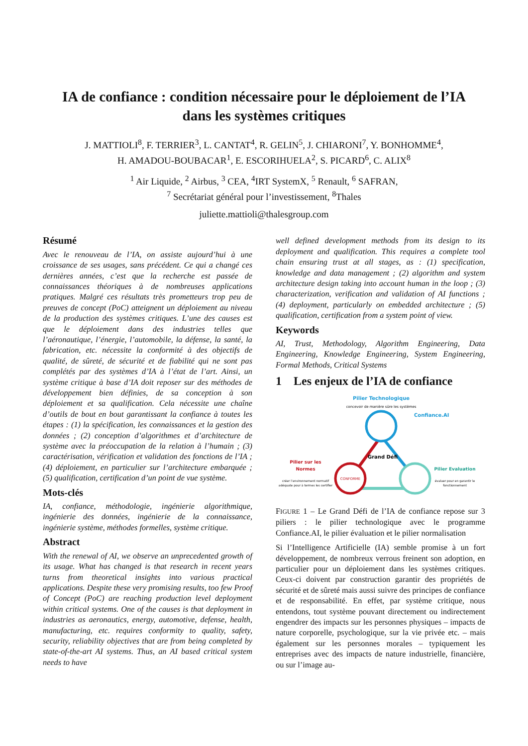IA de confiance : condition nécessaire pour le déploiement de l’IA
dans les systèmes critiques
J. MATTIOLI<sup>8</sup>, F. TERRIER<sup>3</sup>, L. CANTAT<sup>4</sup>, R. GELIN<sup>5</sup>, J. CHIARONI<sup>7</sup>, Y. BONHOMME<sup>4</sup>,
H. AMADOU-BOUBACAR<sup>1</sup>, E. ESCORIHUELA<sup>2</sup>, S. PICARD<sup>6</sup>, C. ALIX<sup>8</sup>
<sup>1</sup> Air Liquide, <sup>2</sup> Airbus, <sup>3</sup> CEA, <sup>4</sup>IRT SystemX, <sup>5</sup> Renault, <sup>6</sup> SAFRAN,
<sup>7</sup> Secrétariat général pour l’investissement, <sup>8</sup>Thales
juliette.mattioli@thalesgroup.com
Résumé
Avec le renouveau de l’IA, on assiste aujourd’hui à une croissance de ses usages, sans précédent. Ce qui a changé ces dernières années, c’est que la recherche est passée de connaissances théoriques à de nombreuses applications pratiques. Malgré ces résultats très prometteurs trop peu de preuves de concept (PoC) atteignent un déploiement au niveau de la production des systèmes critiques. L’une des causes est que le déploiement dans des industries telles que l’aéronautique, l’énergie, l’automobile, la défense, la santé, la fabrication, etc. nécessite la conformité à des objectifs de qualité, de sûreté, de sécurité et de fiabilité qui ne sont pas complétés par des systèmes d’IA à l’état de l’art. Ainsi, un système critique à base d’IA doit reposer sur des méthodes de développement bien définies, de sa conception à son déploiement et sa qualification. Cela nécessite une chaîne d’outils de bout en bout garantissant la confiance à toutes les étapes : (1) la spécification, les connaissances et la gestion des données ; (2) conception d’algorithmes et d’architecture de système avec la préoccupation de la relation à l’humain ; (3) caractérisation, vérification et validation des fonctions de l’IA ; (4) déploiement, en particulier sur l’architecture embarquée ; (5) qualification, certification d’un point de vue système.
Mots-clés
IA, confiance, méthodologie, ingénierie algorithmique, ingénierie des données, ingénierie de la connaissance, ingénierie système, méthodes formelles, système critique.
Abstract
With the renewal of AI, we observe an unprecedented growth of its usage. What has changed is that research in recent years turns from theoretical insights into various practical applications. Despite these very promising results, too few Proof of Concept (PoC) are reaching production level deployment within critical systems. One of the causes is that deployment in industries as aeronautics, energy, automotive, defense, health, manufacturing, etc. requires conformity to quality, safety, security, reliability objectives that are from being completed by state-of-the-art AI systems. Thus, an AI based critical system needs to have
well defined development methods from its design to its deployment and qualification. This requires a complete tool chain ensuring trust at all stages, as : (1) specification, knowledge and data management ; (2) algorithm and system architecture design taking into account human in the loop ; (3) characterization, verification and validation of AI functions ; (4) deployment, particularly on embedded architecture ; (5) qualification, certification from a system point of view.
Keywords
AI, Trust, Methodology, Algorithm Engineering, Data Engineering, Knowledge Engineering, System Engineering, Formal Methods, Critical Systems
1 Les enjeux de l’IA de confiance
Pilier Technologique
concevoir de manière sûre les systèmes
Confiance.AI
CONFORME
Grand Défi
Pilier sur les
Normes
créer l’environnement normatif
adéquate pour à termes les certifier
Pilier Evaluation
évaluer pour en garantir le
fonctionnement
FIGURE 1 – Le Grand Défi de l’IA de confiance repose sur 3 piliers : le pilier technologique avec le programme Confiance.AI, le pilier évaluation et le pilier normalisation
Si l’Intelligence Artificielle (IA) semble promise à un fort développement, de nombreux verrous freinent son adoption, en particulier pour un déploiement dans les systèmes critiques. Ceux-ci doivent par construction garantir des propriétés de sécurité et de sûreté mais aussi suivre des principes de confiance et de responsabilité. En effet, par système critique, nous entendons, tout système pouvant directement ou indirectement engendrer des impacts sur les personnes physiques – impacts de nature corporelle, psychologique, sur la vie privée etc. – mais également sur les personnes morales – typiquement les entreprises avec des impacts de nature industrielle, financière, ou sur l’image au-